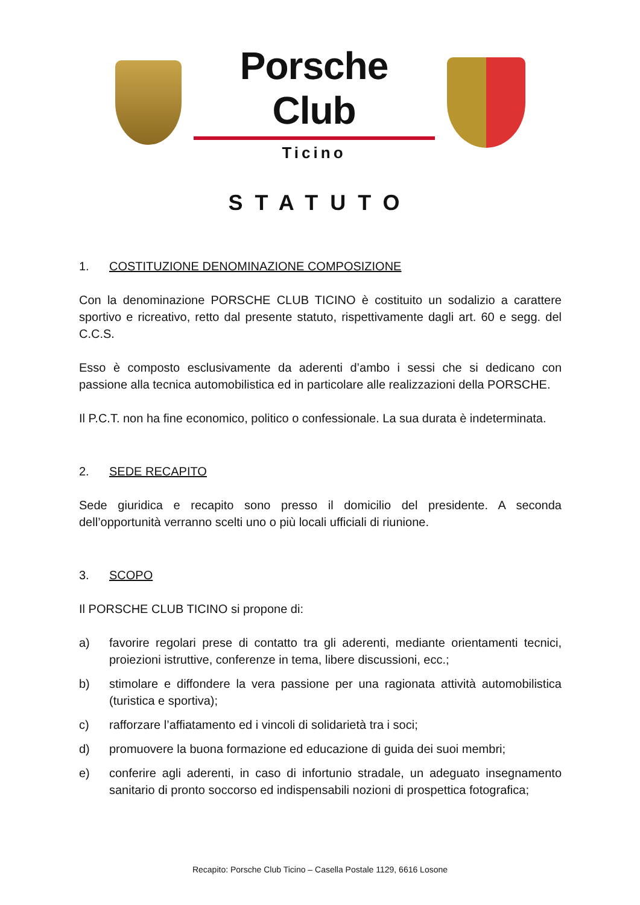Porsche Club
Ticino
STATUTO
1. COSTITUZIONE DENOMINAZIONE COMPOSIZIONE
Con la denominazione PORSCHE CLUB TICINO è costituito un sodalizio a carattere sportivo e ricreativo, retto dal presente statuto, rispettivamente dagli art. 60 e segg. del C.C.S.
Esso è composto esclusivamente da aderenti d’ambo i sessi che si dedicano con passione alla tecnica automobilistica ed in particolare alle realizzazioni della PORSCHE.
Il P.C.T. non ha fine economico, politico o confessionale. La sua durata è indeterminata.
2. SEDE RECAPITO
Sede giuridica e recapito sono presso il domicilio del presidente. A seconda dell’opportunità verranno scelti uno o più locali ufficiali di riunione.
3. SCOPO
Il PORSCHE CLUB TICINO si propone di:
a) favorire regolari prese di contatto tra gli aderenti, mediante orientamenti tecnici, proiezioni istruttive, conferenze in tema, libere discussioni, ecc.;
b) stimolare e diffondere la vera passione per una ragionata attività automobilistica (turistica e sportiva);
c) rafforzare l’affiatamento ed i vincoli di solidarietà tra i soci;
d) promuovere la buona formazione ed educazione di guida dei suoi membri;
e) conferire agli aderenti, in caso di infortunio stradale, un adeguato insegnamento sanitario di pronto soccorso ed indispensabili nozioni di prospettica fotografica;
Recapito: Porsche Club Ticino – Casella Postale 1129, 6616 Losone